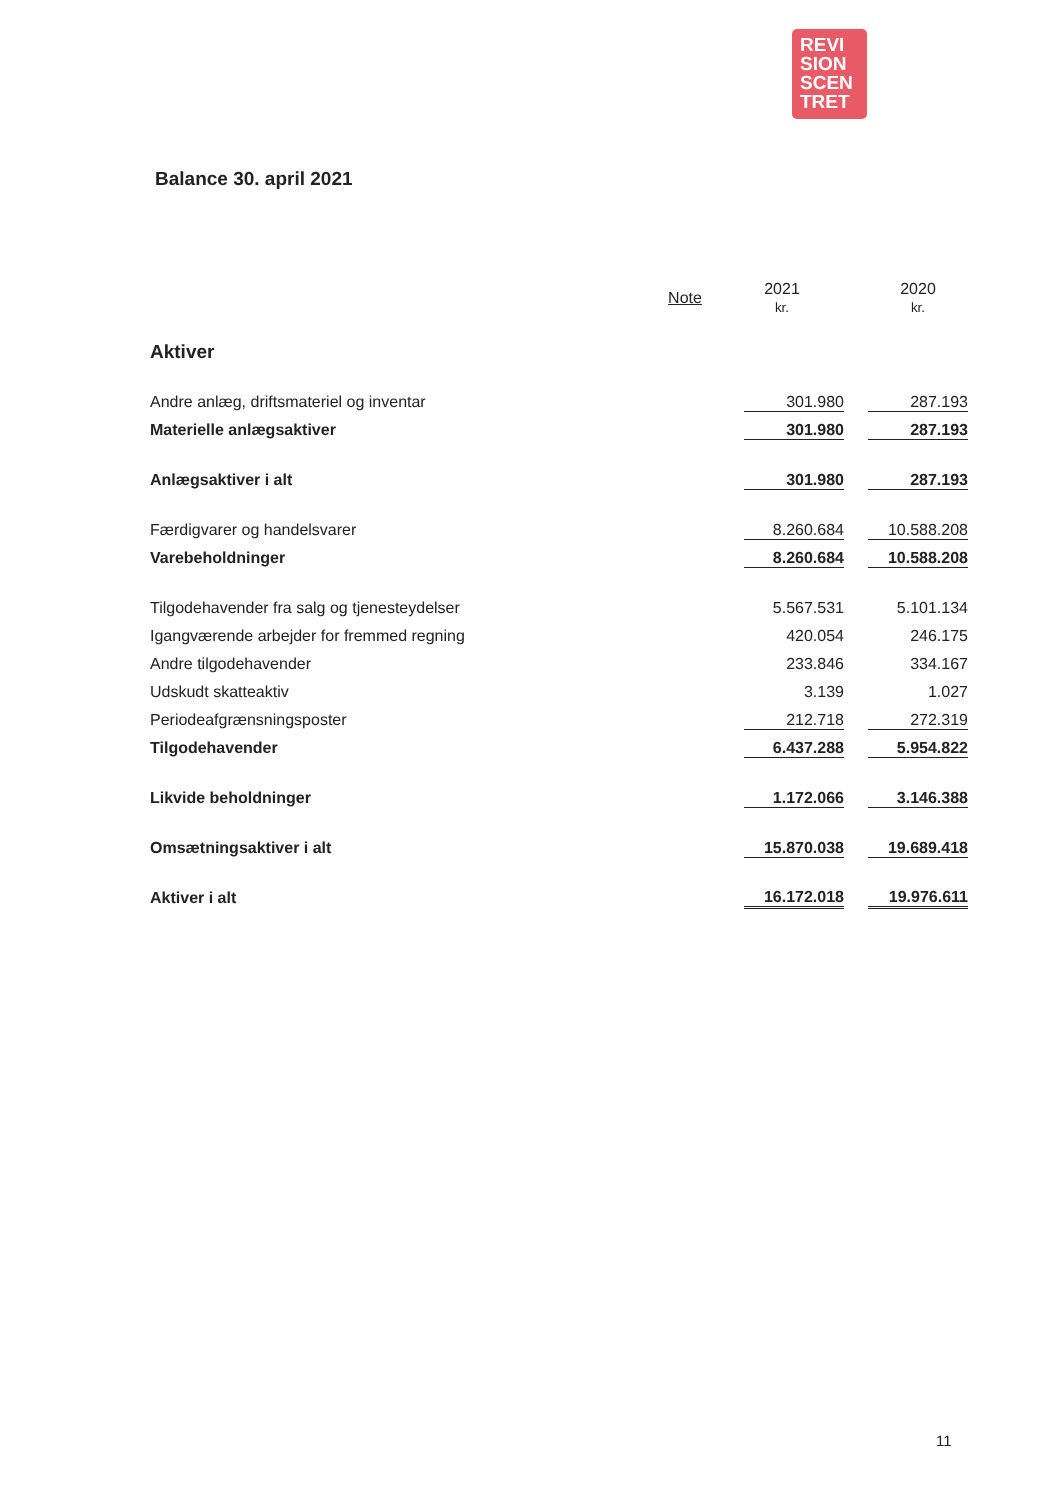REVI
SION
SCEN
TRET
Balance 30. april 2021
| | Note | 2021 kr. | 2020 kr. |
| --- | --- | --- | --- |
| Aktiver | | | |
| Andre anlæg, driftsmateriel og inventar | | 301.980 | 287.193 |
| Materielle anlægsaktiver | | 301.980 | 287.193 |
| Anlægsaktiver i alt | | 301.980 | 287.193 |
| Færdigvarer og handelsvarer | | 8.260.684 | 10.588.208 |
| Varebeholdninger | | 8.260.684 | 10.588.208 |
| Tilgodehavender fra salg og tjenesteydelser | | 5.567.531 | 5.101.134 |
| Igangværende arbejder for fremmed regning | | 420.054 | 246.175 |
| Andre tilgodehavender | | 233.846 | 334.167 |
| Udskudt skatteaktiv | | 3.139 | 1.027 |
| Periodeafgrænsningsposter | | 212.718 | 272.319 |
| Tilgodehavender | | 6.437.288 | 5.954.822 |
| Likvide beholdninger | | 1.172.066 | 3.146.388 |
| Omsætningsaktiver i alt | | 15.870.038 | 19.689.418 |
| Aktiver i alt | | 16.172.018 | 19.976.611 |
11